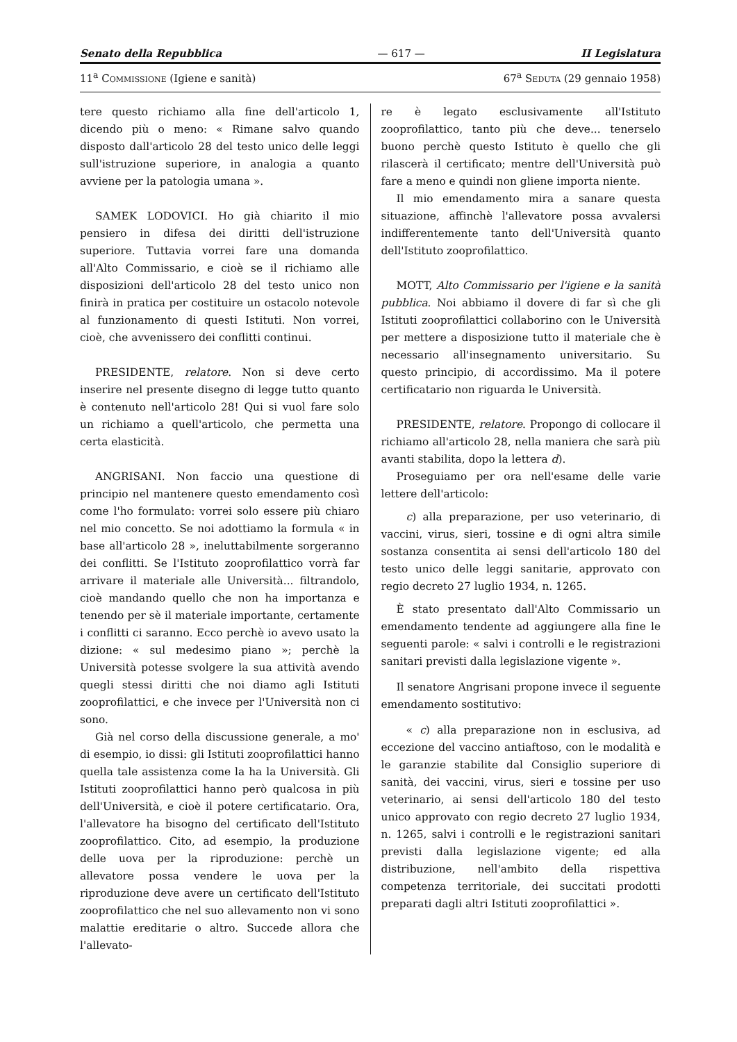Senato della Repubblica — 617 — II Legislatura
11<sup>a</sup> Commissione (Igiene e sanità) 67<sup>a</sup> Seduta (29 gennaio 1958)
tere questo richiamo alla fine dell'articolo 1, dicendo più o meno: « Rimane salvo quando disposto dall'articolo 28 del testo unico delle leggi sull'istruzione superiore, in analogia a quanto avviene per la patologia umana ».
SAMEK LODOVICI. Ho già chiarito il mio pensiero in difesa dei diritti dell'istruzione superiore. Tuttavia vorrei fare una domanda all'Alto Commissario, e cioè se il richiamo alle disposizioni dell'articolo 28 del testo unico non finirà in pratica per costituire un ostacolo notevole al funzionamento di questi Istituti. Non vorrei, cioè, che avvenissero dei conflitti continui.
PRESIDENTE, relatore. Non si deve certo inserire nel presente disegno di legge tutto quanto è contenuto nell'articolo 28! Qui si vuol fare solo un richiamo a quell'articolo, che permetta una certa elasticità.
ANGRISANI. Non faccio una questione di principio nel mantenere questo emendamento così come l'ho formulato: vorrei solo essere più chiaro nel mio concetto. Se noi adottiamo la formula « in base all'articolo 28 », ineluttabilmente sorgeranno dei conflitti. Se l'Istituto zooprofilattico vorrà far arrivare il materiale alle Università... filtrandolo, cioè mandando quello che non ha importanza e tenendo per sè il materiale importante, certamente i conflitti ci saranno. Ecco perchè io avevo usato la dizione: « sul medesimo piano »; perchè la Università potesse svolgere la sua attività avendo quegli stessi diritti che noi diamo agli Istituti zooprofilattici, e che invece per l'Università non ci sono.
Già nel corso della discussione generale, a mo' di esempio, io dissi: gli Istituti zooprofilattici hanno quella tale assistenza come la ha la Università. Gli Istituti zooprofilattici hanno però qualcosa in più dell'Università, e cioè il potere certificatario. Ora, l'allevatore ha bisogno del certificato dell'Istituto zooprofilattico. Cito, ad esempio, la produzione delle uova per la riproduzione: perchè un allevatore possa vendere le uova per la riproduzione deve avere un certificato dell'Istituto zooprofilattico che nel suo allevamento non vi sono malattie ereditarie o altro. Succede allora che l'allevato-
re è legato esclusivamente all'Istituto zooprofilattico, tanto più che deve... tenerselo buono perchè questo Istituto è quello che gli rilascerà il certificato; mentre dell'Università può fare a meno e quindi non gliene importa niente.
Il mio emendamento mira a sanare questa situazione, affinchè l'allevatore possa avvalersi indifferentemente tanto dell'Università quanto dell'Istituto zooprofilattico.
MOTT, Alto Commissario per l'igiene e la sanità pubblica. Noi abbiamo il dovere di far sì che gli Istituti zooprofilattici collaborino con le Università per mettere a disposizione tutto il materiale che è necessario all'insegnamento universitario. Su questo principio, di accordissimo. Ma il potere certificatario non riguarda le Università.
PRESIDENTE, relatore. Propongo di collocare il richiamo all'articolo 28, nella maniera che sarà più avanti stabilita, dopo la lettera d).
Proseguiamo per ora nell'esame delle varie lettere dell'articolo:
c) alla preparazione, per uso veterinario, di vaccini, virus, sieri, tossine e di ogni altra simile sostanza consentita ai sensi dell'articolo 180 del testo unico delle leggi sanitarie, approvato con regio decreto 27 luglio 1934, n. 1265.
È stato presentato dall'Alto Commissario un emendamento tendente ad aggiungere alla fine le seguenti parole: « salvi i controlli e le registrazioni sanitari previsti dalla legislazione vigente ».
Il senatore Angrisani propone invece il seguente emendamento sostitutivo:
« c) alla preparazione non in esclusiva, ad eccezione del vaccino antiaftoso, con le modalità e le garanzie stabilite dal Consiglio superiore di sanità, dei vaccini, virus, sieri e tossine per uso veterinario, ai sensi dell'articolo 180 del testo unico approvato con regio decreto 27 luglio 1934, n. 1265, salvi i controlli e le registrazioni sanitari previsti dalla legislazione vigente; ed alla distribuzione, nell'ambito della rispettiva competenza territoriale, dei succitati prodotti preparati dagli altri Istituti zooprofilattici ».